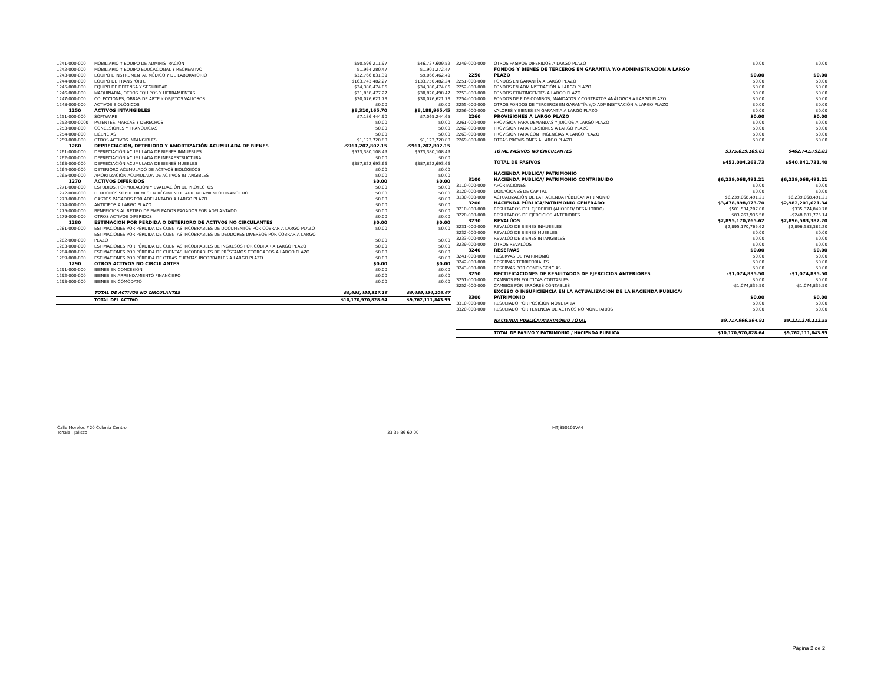| 1241-000-000 | MOBILIARIO Y EQUIPO DE ADMINISTRACIÓN | $50,596,211.97 | $46,727,609.52 |
| 1242-000-000 | MOBILIARIO Y EQUIPO EDUCACIONAL Y RECREATIVO | $1,964,280.47 | $1,901,272.47 |
| 1243-000-000 | EQUIPO E INSTRUMENTAL MÉDICO Y DE LABORATORIO | $32,766,831.39 | $9,066,462.49 |
| 1244-000-000 | EQUIPO DE TRANSPORTE | $163,743,482.27 | $133,750,482.24 |
| 1245-000-000 | EQUIPO DE DEFENSA Y SEGURIDAD | $34,380,474.06 | $34,380,474.06 |
| 1246-000-000 | MAQUINARIA, OTROS EQUIPOS Y HERRAMIENTAS | $31,858,477.27 | $30,820,498.47 |
| 1247-000-000 | COLECCIONES, OBRAS DE ARTE Y OBJETOS VALIOSOS | $30,076,621.73 | $30,076,621.73 |
| 1248-000-000 | ACTIVOS BIOLÓGICOS | $0.00 | $0.00 |
| 1250 | ACTIVOS INTANGIBLES | $8,310,165.70 | $8,188,965.45 |
| 1251-000-000 | SOFTWARE | $7,186,444.90 | $7,065,244.65 |
| 1252-000-0000 | PATENTES, MARCAS Y DERECHOS | $0.00 | $0.00 |
| 1253-000-000 | CONCESIONES Y FRANQUICIAS | $0.00 | $0.00 |
| 1254-000-000 | LICENCIAS | $0.00 | $0.00 |
| 1259-000-000 | OTROS ACTIVOS INTANGIBLES | $1,123,720.80 | $1,123,720.80 |
| 1260 | DEPRECIACIÓN, DETERIORO Y AMORTIZACIÓN ACUMULADA DE BIENES | -$961,202,802.15 | -$961,202,802.15 |
| 1261-000-000 | DEPRECIACIÓN ACUMULADA DE BIENES INMUEBLES | $573,380,108.49 | $573,380,108.49 |
| 1262-000-000 | DEPRECIACIÓN ACUMULADA DE INFRAESTRUCTURA | $0.00 | $0.00 |
| 1263-000-000 | DEPRECIACIÓN ACUMULADA DE BIENES MUEBLES | $387,822,693.66 | $387,822,693.66 |
| 1264-000-000 | DETERIORO ACUMULADO DE ACTIVOS BIOLÓGICOS | $0.00 | $0.00 |
| 1265-000-000 | AMORTIZACIÓN ACUMULADA DE ACTIVOS INTANGIBLES | $0.00 | $0.00 |
| 1270 | ACTIVOS DIFERIDOS | $0.00 | $0.00 |
| 1271-000-000 | ESTUDIOS, FORMULACIÓN Y EVALUACIÓN DE PROYECTOS | $0.00 | $0.00 |
| 1272-000-000 | DERECHOS SOBRE BIENES EN RÉGIMEN DE ARRENDAMIENTO FINANCIERO | $0.00 | $0.00 |
| 1273-000-000 | GASTOS PAGADOS POR ADELANTADO A LARGO PLAZO | $0.00 | $0.00 |
| 1274-000-000 | ANTICIPOS A LARGO PLAZO | $0.00 | $0.00 |
| 1275-000-000 | BENEFICIOS AL RETIRO DE EMPLEADOS PAGADOS POR ADELANTADO | $0.00 | $0.00 |
| 1279-000-000 | OTROS ACTIVOS DIFERIDOS | $0.00 | $0.00 |
| 1280 | ESTIMACIÓN POR PÉRDIDA O DETERIORO DE ACTIVOS NO CIRCULANTES | $0.00 | $0.00 |
| 1281-000-000 | ESTIMACIONES POR PÉRDIDA DE CUENTAS INCOBRABLES DE DOCUMENTOS POR COBRAR A LARGO PLAZO | $0.00 | $0.00 |
| 1282-000-000 | ESTIMACIONES POR PÉRDIDA DE CUENTAS INCOBRABLES DE DEUDORES DIVERSOS POR COBRAR A LARGO PLAZO | $0.00 | $0.00 |
| 1283-000-000 | ESTIMACIONES POR PÉRDIDA DE CUENTAS INCOBRABLES DE INGRESOS POR COBRAR A LARGO PLAZO | $0.00 | $0.00 |
| 1284-000-000 | ESTIMACIONES POR PÉRDIDA DE CUENTAS INCOBRABLES DE PRÉSTAMOS OTORGADOS A LARGO PLAZO | $0.00 | $0.00 |
| 1289-000-000 | ESTIMACIONES POR PÉRDIDA DE OTRAS CUENTAS INCOBRABLES A LARGO PLAZO | $0.00 | $0.00 |
| 1290 | OTROS ACTIVOS NO CIRCULANTES | $0.00 | $0.00 |
| 1291-000-000 | BIENES EN CONCESIÓN | $0.00 | $0.00 |
| 1292-000-000 | BIENES EN ARRENDAMIENTO FINANCIERO | $0.00 | $0.00 |
| 1293-000-000 | BIENES EN COMODATO | $0.00 | $0.00 |
| | TOTAL DE ACTIVOS NO CIRCULANTES | $9,658,499,317.16 | $9,489,454,206.67 |
| | TOTAL DEL ACTIVO | $10,170,970,828.64 | $9,762,111,843.95 |
| 2249-000-000 | OTROS PASIVOS DIFERIDOS A LARGO PLAZO | $0.00 | $0.00 |
| 2250 | FONDOS Y BIENES DE TERCEROS EN GARANTÍA Y/O ADMINISTRACIÓN A LARGO PLAZO | $0.00 | $0.00 |
| 2251-000-000 | FONDOS EN GARANTÍA A LARGO PLAZO | $0.00 | $0.00 |
| 2252-000-000 | FONDOS EN ADMINISTRACIÓN A LARGO PLAZO | $0.00 | $0.00 |
| 2253-000-000 | FONDOS CONTINGENTES A LARGO PLAZO | $0.00 | $0.00 |
| 2254-000-000 | FONDOS DE FIDEICOMISOS, MANDATOS Y CONTRATOS ANÁLOGOS A LARGO PLAZO | $0.00 | $0.00 |
| 2255-000-000 | OTROS FONDOS DE TERCEROS EN GARANTÍA Y/O ADMINISTRACIÓN A LARGO PLAZO | $0.00 | $0.00 |
| 2256-000-000 | VALORES Y BIENES EN GARANTÍA A LARGO PLAZO | $0.00 | $0.00 |
| 2260 | PROVISIONES A LARGO PLAZO | $0.00 | $0.00 |
| 2261-000-000 | PROVISIÓN PARA DEMANDAS Y JUICIOS A LARGO PLAZO | $0.00 | $0.00 |
| 2262-000-000 | PROVISIÓN PARA PENSIONES A LARGO PLAZO | $0.00 | $0.00 |
| 2263-000-000 | PROVISIÓN PARA CONTINGENCIAS A LARGO PLAZO | $0.00 | $0.00 |
| 2269-000-000 | OTRAS PROVISIONES A LARGO PLAZO | $0.00 | $0.00 |
| | TOTAL PASIVOS NO CIRCULANTES | $375,019,109.03 | $462,741,792.03 |
| | TOTAL DE PASIVOS | $453,004,263.73 | $540,841,731.40 |
| | HACIENDA PÚBLICA/ PATRIMONIO | | |
| 3100 | HACIENDA PÚBLICA/ PATRIMONIO CONTRIBUIDO | $6,239,068,491.21 | $6,239,068,491.21 |
| 3110-000-000 | APORTACIONES | $0.00 | $0.00 |
| 3120-000-000 | DONACIONES DE CAPITAL | $0.00 | $0.00 |
| 3130-000-000 | ACTUALIZACIÓN DE LA HACIENDA PÚBLICA/PATRIMONIO | $6,239,068,491.21 | $6,239,068,491.21 |
| 3200 | HACIENDA PÚBLICA/PATRIMONIO GENERADO | $3,478,898,073.70 | $2,982,201,621.34 |
| 3210-000-000 | RESULTADOS DEL EJERCICIO (AHORRO/ DESAHORRO) | $501,534,207.00 | $335,374,849.78 |
| 3220-000-000 | RESULTADOS DE EJERCICIOS ANTERIORES | $83,267,936.58 | -$248,681,775.14 |
| 3230 | REVALÚOS | $2,895,170,765.62 | $2,896,583,382.20 |
| 3231-000-000 | REVALÚO DE BIENES INMUEBLES | $2,895,170,765.62 | $2,896,583,382.20 |
| 3232-000-000 | REVALÚO DE BIENES MUEBLES | $0.00 | $0.00 |
| 3233-000-000 | REVALÚO DE BIENES INTANGIBLES | $0.00 | $0.00 |
| 3239-000-000 | OTROS REVALÚOS | $0.00 | $0.00 |
| 3240 | RESERVAS | $0.00 | $0.00 |
| 3241-000-000 | RESERVAS DE PATRIMONIO | $0.00 | $0.00 |
| 3242-000-000 | RESERVAS TERRITORIALES | $0.00 | $0.00 |
| 3243-000-000 | RESERVAS POR CONTINGENCIAS | $0.00 | $0.00 |
| 3250 | RECTIFICACIONES DE RESULTADOS DE EJERCICIOS ANTERIORES | -$1,074,835.50 | -$1,074,835.50 |
| 3251-000-000 | CAMBIOS EN POLÍTICAS CONTABLES | $0.00 | $0.00 |
| 3252-000-000 | CAMBIOS POR ERRORES CONTABLES | -$1,074,835.50 | -$1,074,835.50 |
| 3300 | EXCESO O INSUFICIENCIA EN LA ACTUALIZACIÓN DE LA HACIENDA PÚBLICA/ PATRIMONIO | $0.00 | $0.00 |
| 3310-000-000 | RESULTADO POR POSICIÓN MONETARIA | $0.00 | $0.00 |
| 3320-000-000 | RESULTADO POR TENENCIA DE ACTIVOS NO MONETARIOS | $0.00 | $0.00 |
| | HACIENDA PUBLICA/PATRIMONIO TOTAL | $9,717,966,564.91 | $9,221,270,112.55 |
| | TOTAL DE PASIVO Y PATRIMONIO / HACIENDA PUBLICA | $10,170,970,828.64 | $9,762,111,843.95 |
Calle Morelos #20 Colonia Centro
Tonala , Jalisco
33 35 86 60 00 MTJ850101VA4
Página 2 de 2